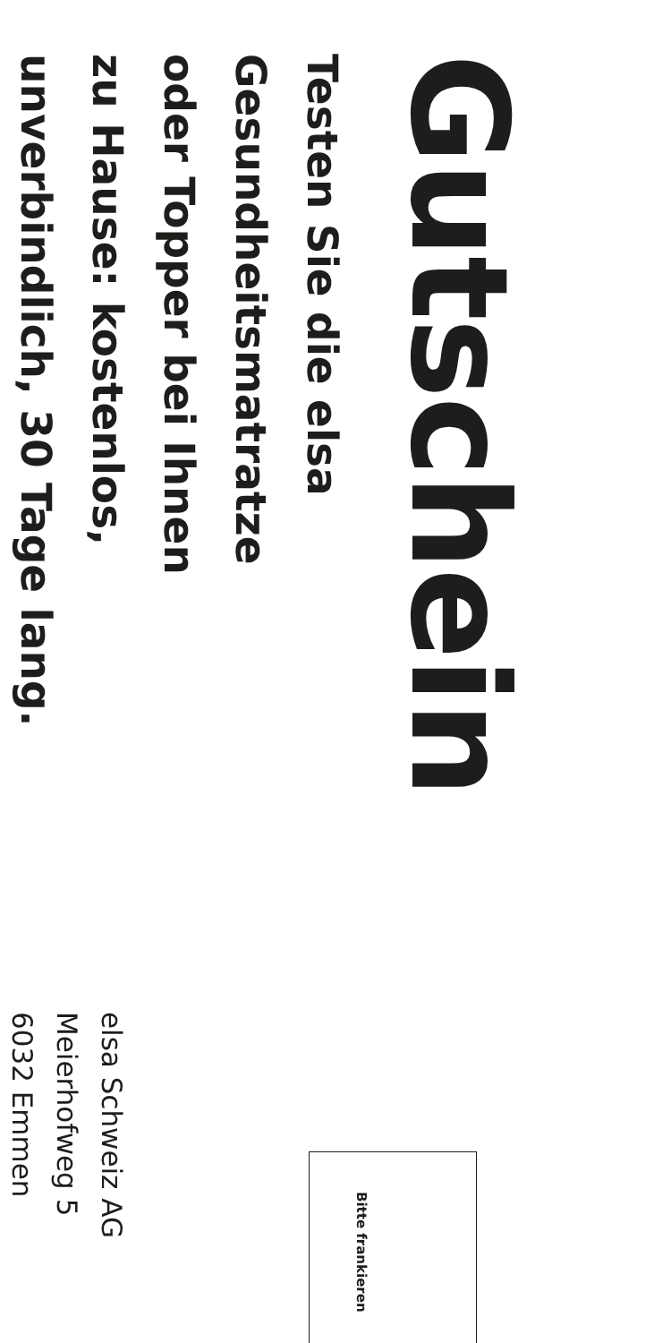Gutschein
Testen Sie die elsa
Gesundheitsmatratze
oder Topper bei Ihnen
zu Hause: kostenlos,
unverbindlich, 30 Tage lang.
Bitte frankieren
elsa Schweiz AG
Meierhofweg 5
6032 Emmen